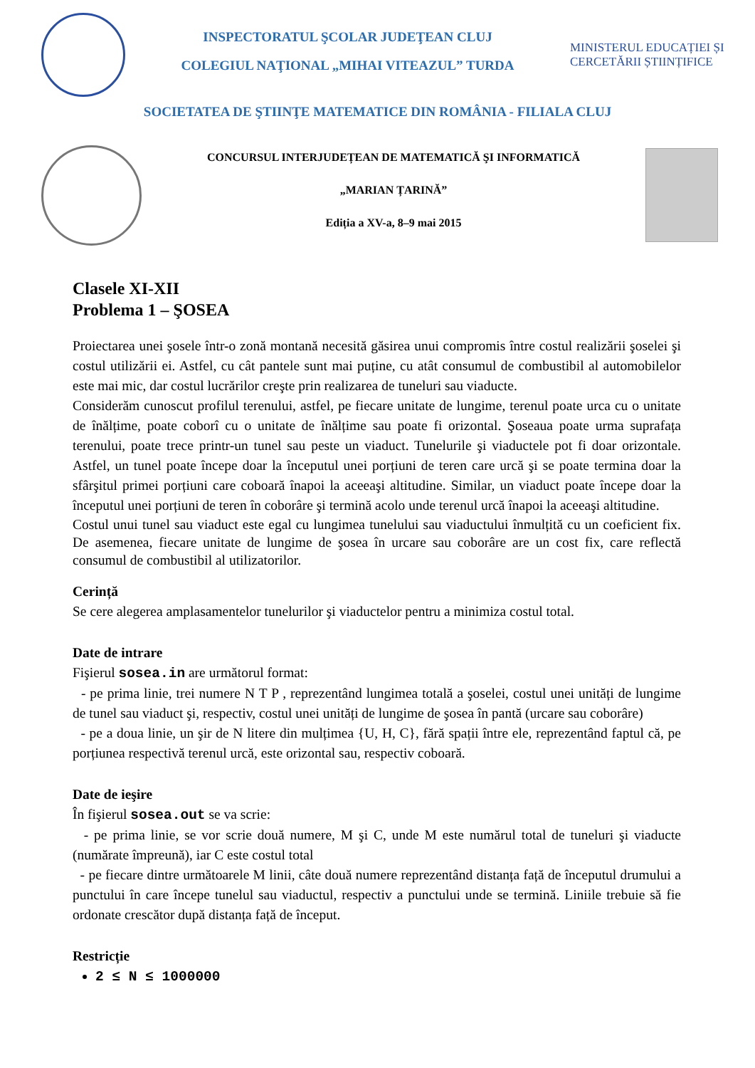INSPECTORATUL ŞCOLAR JUDEŢEAN CLUJ
COLEGIUL NAŢIONAL „MIHAI VITEAZUL” TURDA
MINISTERUL EDUCAȚIEI ȘI CERCETĂRII ȘTIINȚIFICE
SOCIETATEA DE ŞTIINŢE MATEMATICE DIN ROMÂNIA - FILIALA CLUJ
CONCURSUL INTERJUDEȚEAN DE MATEMATICĂ ŞI INFORMATICĂ
„MARIAN ȚARINĂ”
Ediția a XV-a, 8–9 mai 2015
Clasele XI-XII
Problema 1 – ŞOSEA
Proiectarea unei şosele într-o zonă montană necesită găsirea unui compromis între costul realizării şoselei şi costul utilizării ei. Astfel, cu cât pantele sunt mai puține, cu atât consumul de combustibil al automobilelor este mai mic, dar costul lucrărilor creşte prin realizarea de tuneluri sau viaducte.
Considerăm cunoscut profilul terenului, astfel, pe fiecare unitate de lungime, terenul poate urca cu o unitate de înălțime, poate coborî cu o unitate de înălțime sau poate fi orizontal. Şoseaua poate urma suprafața terenului, poate trece printr-un tunel sau peste un viaduct. Tunelurile şi viaductele pot fi doar orizontale. Astfel, un tunel poate începe doar la începutul unei porțiuni de teren care urcă şi se poate termina doar la sfârşitul primei porțiuni care coboară înapoi la aceeaşi altitudine. Similar, un viaduct poate începe doar la începutul unei porțiuni de teren în coborâre şi termină acolo unde terenul urcă înapoi la aceeaşi altitudine.
Costul unui tunel sau viaduct este egal cu lungimea tunelului sau viaductului înmulțită cu un coeficient fix. De asemenea, fiecare unitate de lungime de şosea în urcare sau coborâre are un cost fix, care reflectă consumul de combustibil al utilizatorilor.
Cerință
Se cere alegerea amplasamentelor tunelurilor şi viaductelor pentru a minimiza costul total.
Date de intrare
Fişierul sosea.in are următorul format:
- pe prima linie, trei numere N T P , reprezentând lungimea totală a şoselei, costul unei unități de lungime de tunel sau viaduct şi, respectiv, costul unei unități de lungime de şosea în pantă (urcare sau coborâre)
- pe a doua linie, un şir de N litere din mulțimea {U, H, C}, fără spații între ele, reprezentând faptul că, pe porțiunea respectivă terenul urcă, este orizontal sau, respectiv coboară.
Date de ieşire
În fişierul sosea.out se va scrie:
- pe prima linie, se vor scrie două numere, M şi C, unde M este numărul total de tuneluri şi viaducte (numărate împreună), iar C este costul total
- pe fiecare dintre următoarele M linii, câte două numere reprezentând distanța față de începutul drumului a punctului în care începe tunelul sau viaductul, respectiv a punctului unde se termină. Liniile trebuie să fie ordonate crescător după distanța față de început.
Restricție
2 ≤ N ≤ 1000000